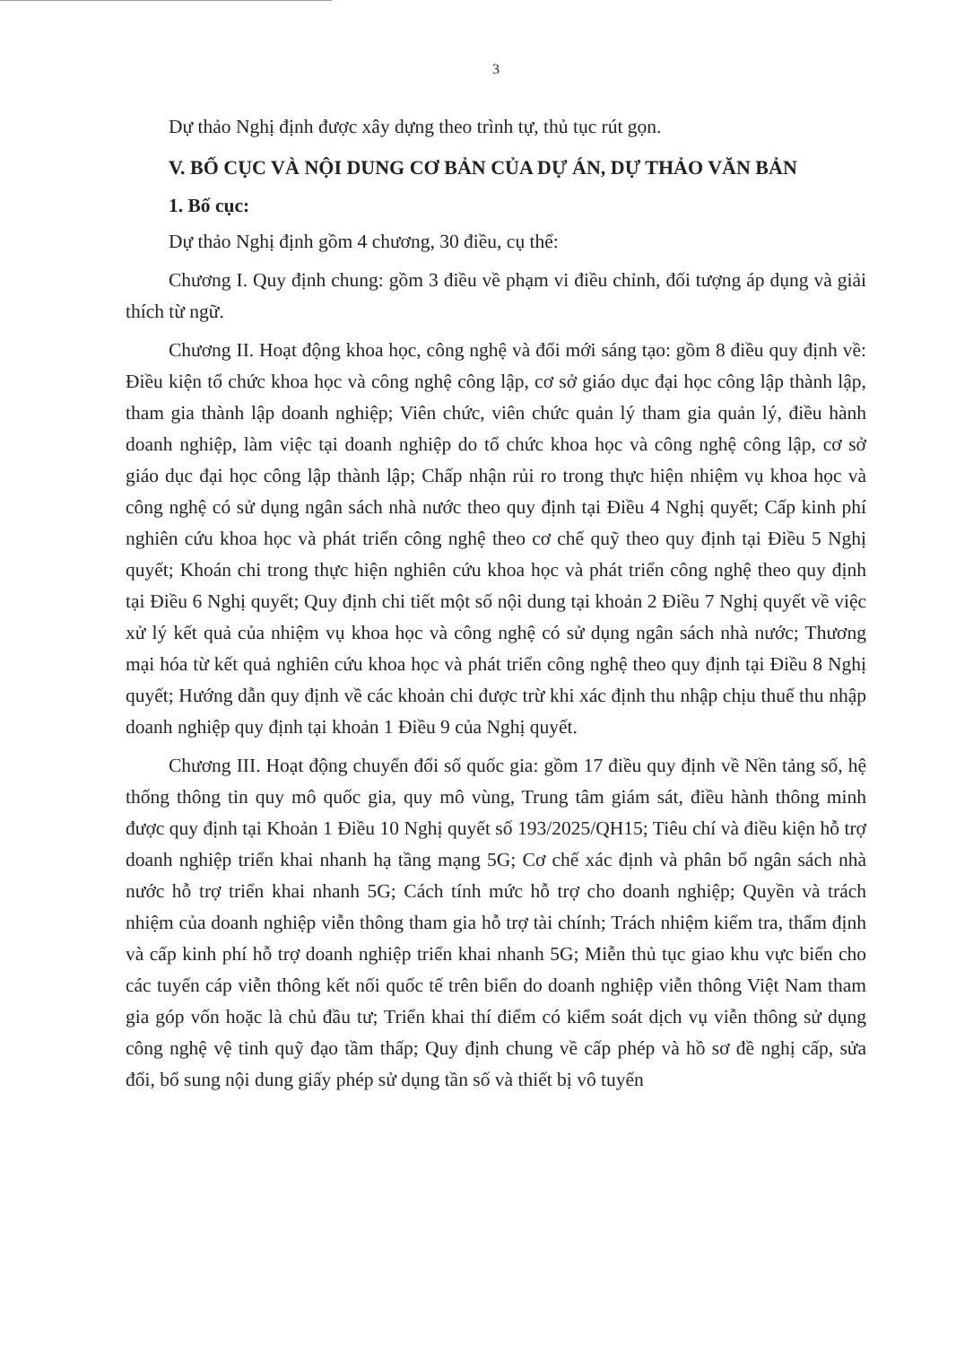3
Dự thảo Nghị định được xây dựng theo trình tự, thủ tục rút gọn.
V. BỐ CỤC VÀ NỘI DUNG CƠ BẢN CỦA DỰ ÁN, DỰ THẢO VĂN BẢN
1. Bố cục:
Dự thảo Nghị định gồm 4 chương, 30 điều, cụ thể:
Chương I. Quy định chung: gồm 3 điều về phạm vi điều chỉnh, đối tượng áp dụng và giải thích từ ngữ.
Chương II. Hoạt động khoa học, công nghệ và đổi mới sáng tạo: gồm 8 điều quy định về: Điều kiện tổ chức khoa học và công nghệ công lập, cơ sở giáo dục đại học công lập thành lập, tham gia thành lập doanh nghiệp; Viên chức, viên chức quản lý tham gia quản lý, điều hành doanh nghiệp, làm việc tại doanh nghiệp do tổ chức khoa học và công nghệ công lập, cơ sở giáo dục đại học công lập thành lập; Chấp nhận rủi ro trong thực hiện nhiệm vụ khoa học và công nghệ có sử dụng ngân sách nhà nước theo quy định tại Điều 4 Nghị quyết; Cấp kinh phí nghiên cứu khoa học và phát triển công nghệ theo cơ chế quỹ theo quy định tại Điều 5 Nghị quyết; Khoán chi trong thực hiện nghiên cứu khoa học và phát triển công nghệ theo quy định tại Điều 6 Nghị quyết; Quy định chi tiết một số nội dung tại khoản 2 Điều 7 Nghị quyết về việc xử lý kết quả của nhiệm vụ khoa học và công nghệ có sử dụng ngân sách nhà nước; Thương mại hóa từ kết quả nghiên cứu khoa học và phát triển công nghệ theo quy định tại Điều 8 Nghị quyết; Hướng dẫn quy định về các khoản chi được trừ khi xác định thu nhập chịu thuế thu nhập doanh nghiệp quy định tại khoản 1 Điều 9 của Nghị quyết.
Chương III. Hoạt động chuyển đổi số quốc gia: gồm 17 điều quy định về Nền tảng số, hệ thống thông tin quy mô quốc gia, quy mô vùng, Trung tâm giám sát, điều hành thông minh được quy định tại Khoản 1 Điều 10 Nghị quyết số 193/2025/QH15; Tiêu chí và điều kiện hỗ trợ doanh nghiệp triển khai nhanh hạ tầng mạng 5G; Cơ chế xác định và phân bổ ngân sách nhà nước hỗ trợ triển khai nhanh 5G; Cách tính mức hỗ trợ cho doanh nghiệp; Quyền và trách nhiệm của doanh nghiệp viễn thông tham gia hỗ trợ tài chính; Trách nhiệm kiểm tra, thẩm định và cấp kinh phí hỗ trợ doanh nghiệp triển khai nhanh 5G; Miễn thủ tục giao khu vực biển cho các tuyến cáp viễn thông kết nối quốc tế trên biển do doanh nghiệp viễn thông Việt Nam tham gia góp vốn hoặc là chủ đầu tư; Triển khai thí điểm có kiểm soát dịch vụ viễn thông sử dụng công nghệ vệ tinh quỹ đạo tầm thấp; Quy định chung về cấp phép và hồ sơ đề nghị cấp, sửa đổi, bổ sung nội dung giấy phép sử dụng tần số và thiết bị vô tuyến